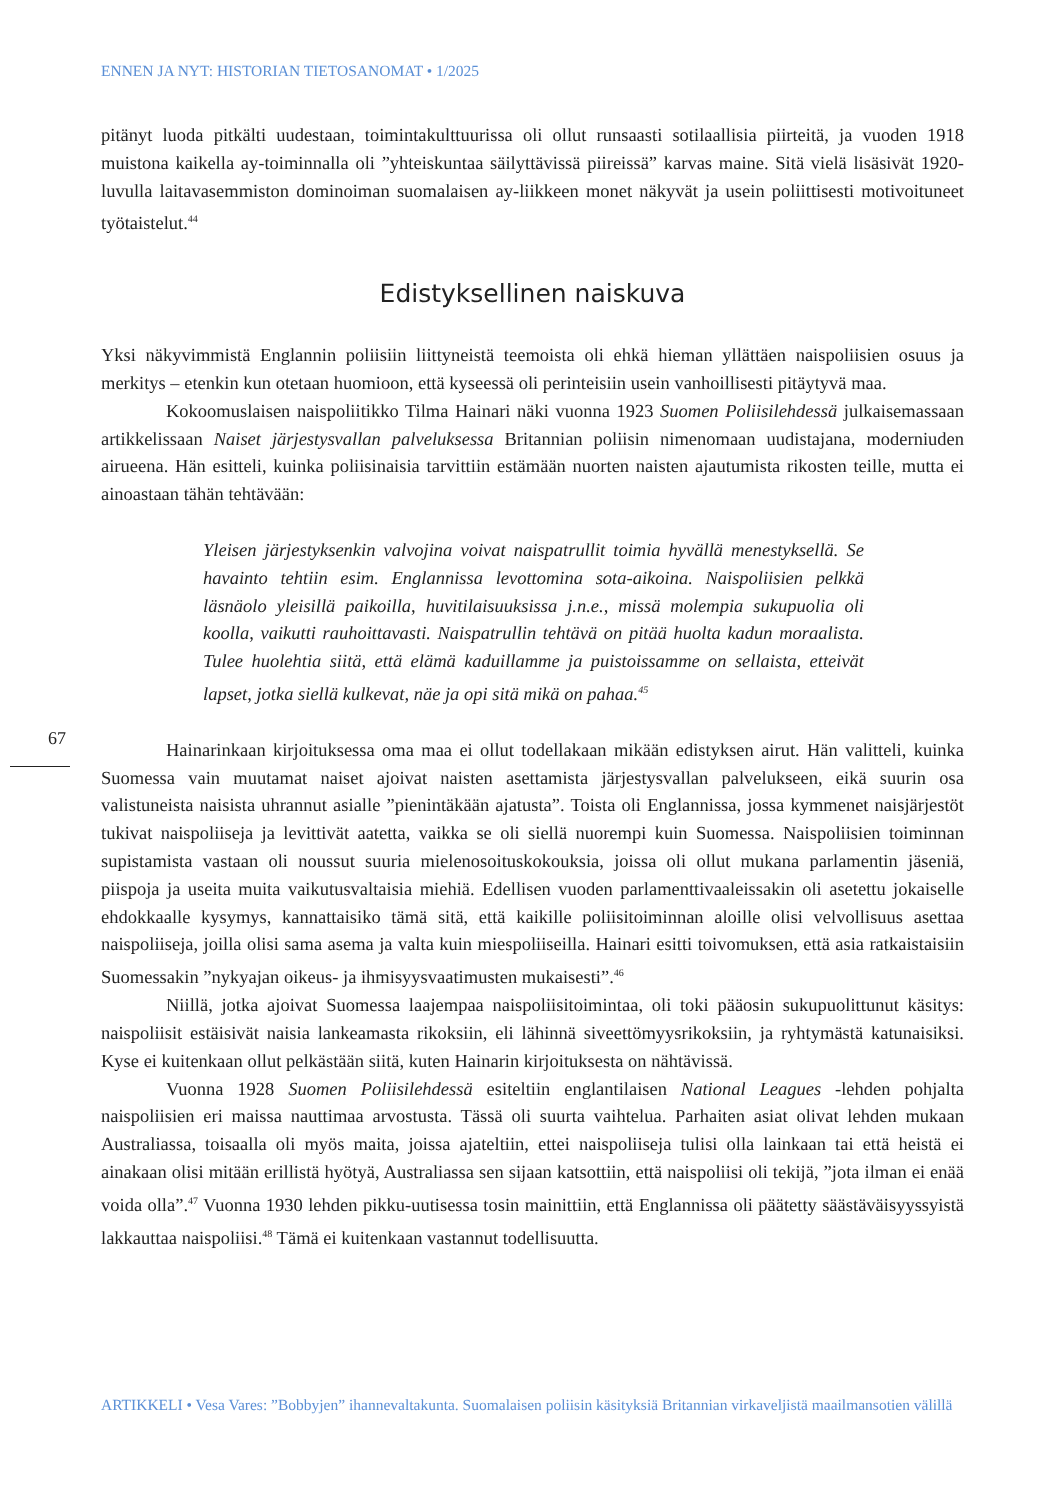ENNEN JA NYT: HISTORIAN TIETOSANOMAT • 1/2025
pitänyt luoda pitkälti uudestaan, toimintakulttuurissa oli ollut runsaasti sotilaallisia piirteitä, ja vuoden 1918 muistona kaikella ay-toiminnalla oli ”yhteiskuntaa säilyttävissä piireissä” karvas maine. Sitä vielä lisäsivät 1920-luvulla laitavasemmiston dominoiman suomalaisen ay-liikkeen monet näkyvät ja usein poliittisesti motivoituneet työtaistelut.<sup>44</sup>
Edistyksellinen naiskuva
Yksi näkyvimmistä Englannin poliisiin liittyneistä teemoista oli ehkä hieman yllättäen naispoliisien osuus ja merkitys – etenkin kun otetaan huomioon, että kyseessä oli perinteisiin usein vanhoillisesti pitäytyvä maa.
Kokoomuslaisen naispoliitikko Tilma Hainari näki vuonna 1923 Suomen Poliisilehdessä julkaisemassaan artikkelissaan Naiset järjestysvallan palveluksessa Britannian poliisin nimenomaan uudistajana, moderniuden airueena. Hän esitteli, kuinka poliisinaisia tarvittiin estämään nuorten naisten ajautumista rikosten teille, mutta ei ainoastaan tähän tehtävään:
Yleisen järjestyksenkin valvojina voivat naispatrullit toimia hyvällä menestyksellä. Se havainto tehtiin esim. Englannissa levottomina sota-aikoina. Naispoliisien pelkkä läsnäolo yleisillä paikoilla, huvitilaisuuksissa j.n.e., missä molempia sukupuolia oli koolla, vaikutti rauhoittavasti. Naispatrullin tehtävä on pitää huolta kadun moraalista. Tulee huolehtia siitä, että elämä kaduillamme ja puistoissamme on sellaista, etteivät lapset, jotka siellä kulkevat, näe ja opi sitä mikä on pahaa.<sup>45</sup>
Hainarinkaan kirjoituksessa oma maa ei ollut todellakaan mikään edistyksen airut. Hän valitteli, kuinka Suomessa vain muutamat naiset ajoivat naisten asettamista järjestysvallan palvelukseen, eikä suurin osa valistuneista naisista uhrannut asialle ”pienintäkään ajatusta”. Toista oli Englannissa, jossa kymmenet naisjärjestöt tukivat naispoliiseja ja levittivät aatetta, vaikka se oli siellä nuorempi kuin Suomessa. Naispoliisien toiminnan supistamista vastaan oli noussut suuria mielenosoituskokouksia, joissa oli ollut mukana parlamentin jäseniä, piispoja ja useita muita vaikutusvaltaisia miehiä. Edellisen vuoden parlamenttivaaleissakin oli asetettu jokaiselle ehdokkaalle kysymys, kannattaisiko tämä sitä, että kaikille poliisitoiminnan aloille olisi velvollisuus asettaa naispoliiseja, joilla olisi sama asema ja valta kuin miespoliiseilla. Hainari esitti toivomuksen, että asia ratkaistaisiin Suomessakin ”nykyajan oikeus- ja ihmisyysvaatimusten mukaisesti”.<sup>46</sup>
Niillä, jotka ajoivat Suomessa laajempaa naispoliisitoimintaa, oli toki pääosin sukupuolittunut käsitys: naispoliisit estäisivät naisia lankeamasta rikoksiin, eli lähinnä siveettömyysrikoksiin, ja ryhtymästä katunaisiksi. Kyse ei kuitenkaan ollut pelkästään siitä, kuten Hainarin kirjoituksesta on nähtävissä.
Vuonna 1928 Suomen Poliisilehdessä esiteltiin englantilaisen National Leagues -lehden pohjalta naispoliisien eri maissa nauttimaa arvostusta. Tässä oli suurta vaihtelua. Parhaiten asiat olivat lehden mukaan Australiassa, toisaalla oli myös maita, joissa ajateltiin, ettei naispoliiseja tulisi olla lainkaan tai että heistä ei ainakaan olisi mitään erillistä hyötyä, Australiassa sen sijaan katsottiin, että naispoliisi oli tekijä, ”jota ilman ei enää voida olla”.<sup>47</sup> Vuonna 1930 lehden pikku-uutisessa tosin mainittiin, että Englannissa oli päätetty säästäväisyyssyistä lakkauttaa naispoliisi.<sup>48</sup> Tämä ei kuitenkaan vastannut todellisuutta.
67
ARTIKKELI • Vesa Vares: ”Bobbyjen” ihannevaltakunta. Suomalaisen poliisin käsityksiä Britannian virkaveljistä maailmansotien välillä